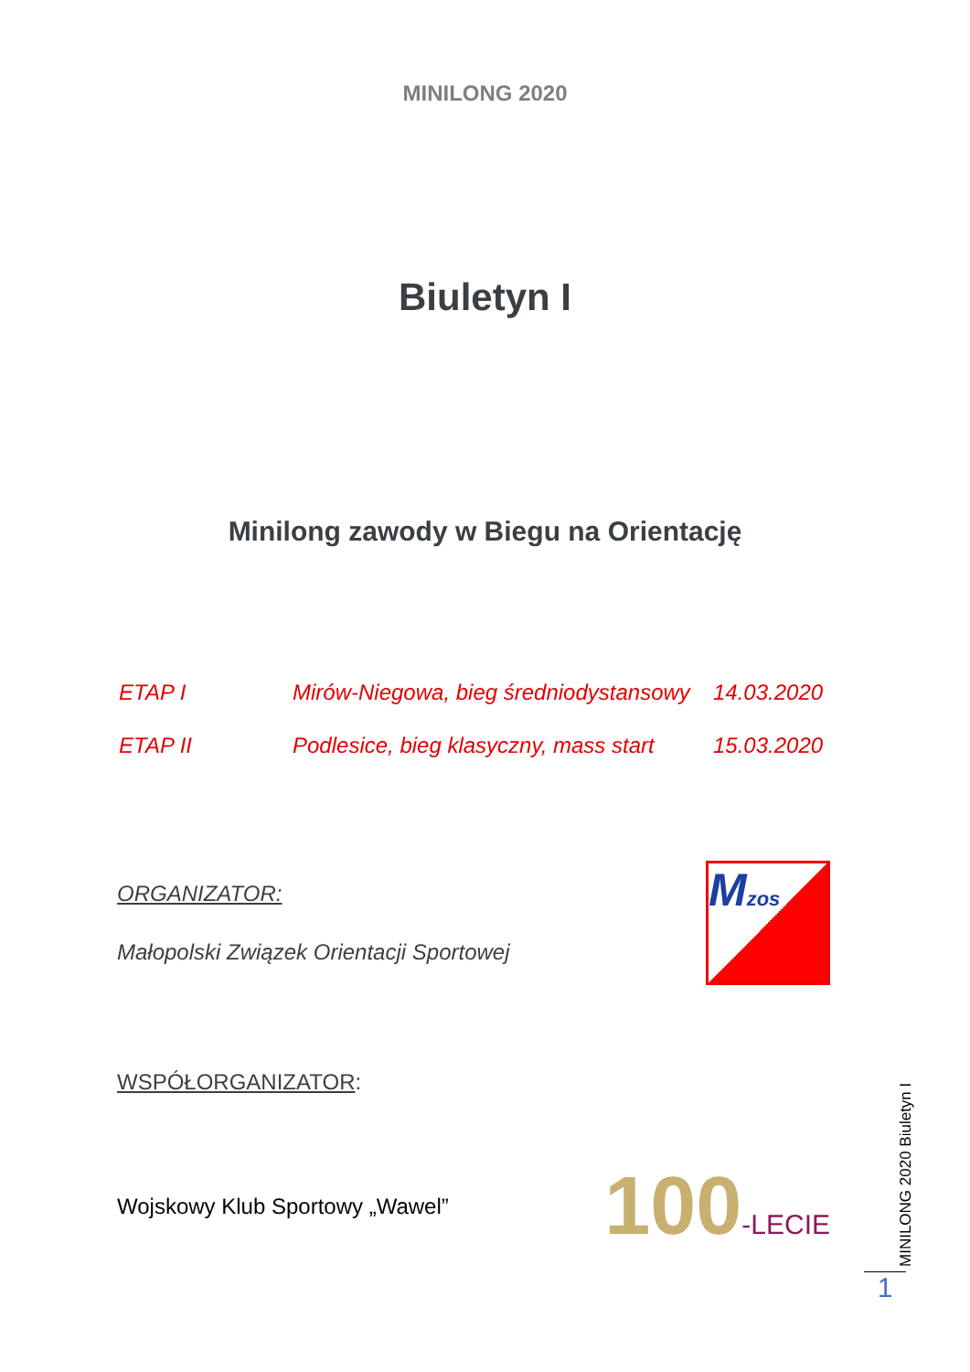MINILONG 2020
Biuletyn I
Minilong zawody w Biegu na Orientację
ETAP I Mirów-Niegowa, bieg średniodystansowy 14.03.2020
ETAP II Podlesice, bieg klasyczny, mass start 15.03.2020
ORGANIZATOR:
Małopolski Związek Orientacji Sportowej
Mzos
WSPÓŁORGANIZATOR:
Wojskowy Klub Sportowy „Wawel” 100-LECIE
MINILONG 2020 Biuletyn I
1